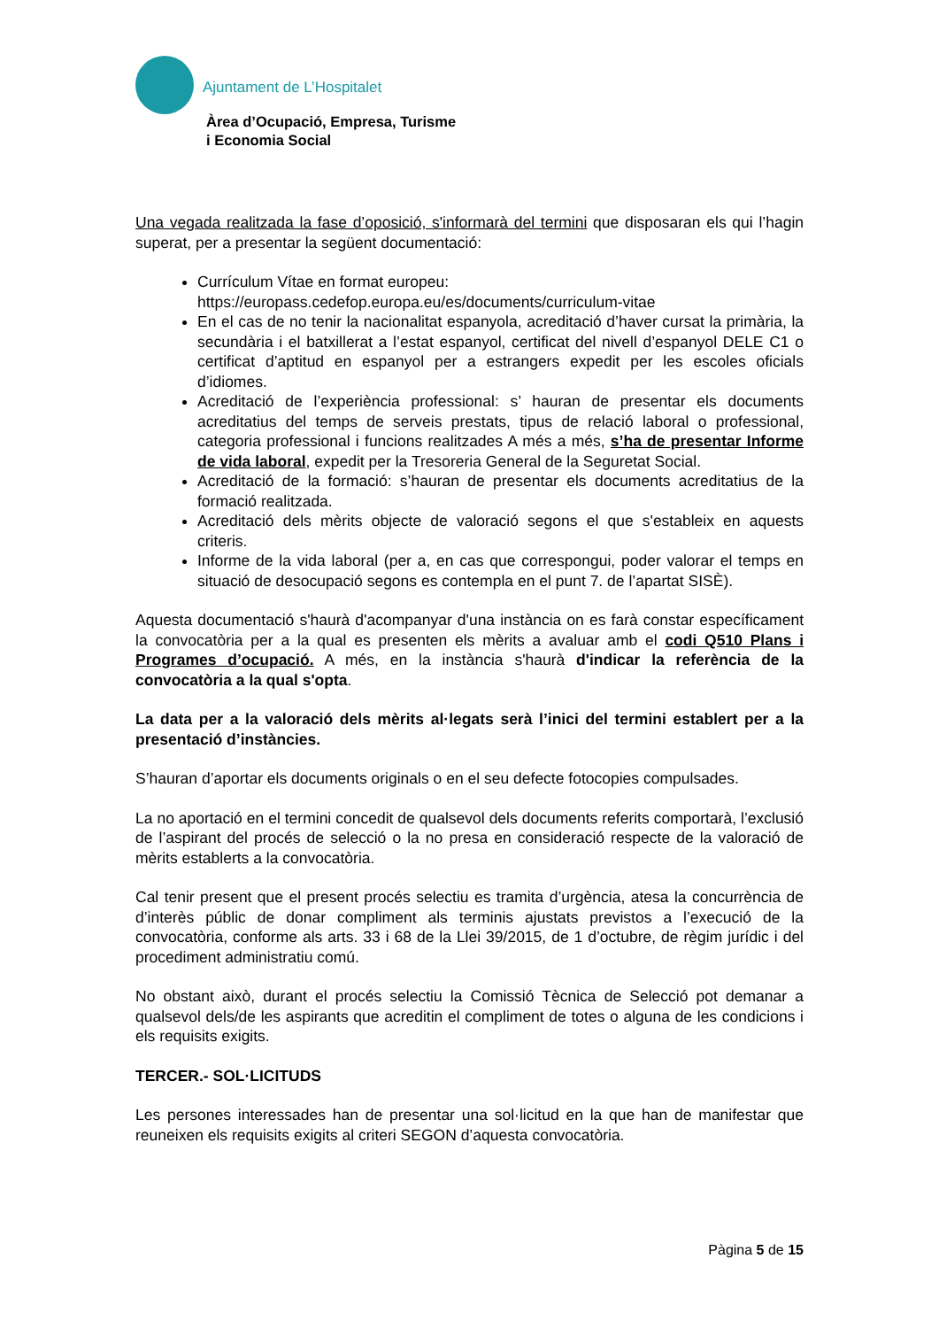Ajuntament de L’Hospitalet
Àrea d’Ocupació, Empresa, Turisme
i Economia Social
Una vegada realitzada la fase d’oposició, s'informarà del termini que disposaran els qui l’hagin superat, per a presentar la següent documentació:
Currículum Vítae en format europeu:
https://europass.cedefop.europa.eu/es/documents/curriculum-vitae
En el cas de no tenir la nacionalitat espanyola, acreditació d’haver cursat la primària, la secundària i el batxillerat a l’estat espanyol, certificat del nivell d’espanyol DELE C1 o certificat d’aptitud en espanyol per a estrangers expedit per les escoles oficials d’idiomes.
Acreditació de l’experiència professional: s’ hauran de presentar els documents acreditatius del temps de serveis prestats, tipus de relació laboral o professional, categoria professional i funcions realitzades A més a més, s’ha de presentar Informe de vida laboral, expedit per la Tresoreria General de la Seguretat Social.
Acreditació de la formació: s’hauran de presentar els documents acreditatius de la formació realitzada.
Acreditació dels mèrits objecte de valoració segons el que s'estableix en aquests criteris.
Informe de la vida laboral (per a, en cas que correspongui, poder valorar el temps en situació de desocupació segons es contempla en el punt 7. de l’apartat SISÈ).
Aquesta documentació s'haurà d'acompanyar d'una instància on es farà constar específicament la convocatòria per a la qual es presenten els mèrits a avaluar amb el codi Q510 Plans i Programes d’ocupació. A més, en la instància s'haurà d'indicar la referència de la convocatòria a la qual s'opta.
La data per a la valoració dels mèrits al·legats serà l’inici del termini establert per a la presentació d’instàncies.
S’hauran d’aportar els documents originals o en el seu defecte fotocopies compulsades.
La no aportació en el termini concedit de qualsevol dels documents referits comportarà, l’exclusió de l’aspirant del procés de selecció o la no presa en consideració respecte de la valoració de mèrits establerts a la convocatòria.
Cal tenir present que el present procés selectiu es tramita d’urgència, atesa la concurrència de d’interès públic de donar compliment als terminis ajustats previstos a l’execució de la convocatòria, conforme als arts. 33 i 68 de la Llei 39/2015, de 1 d’octubre, de règim jurídic i del procediment administratiu comú.
No obstant això, durant el procés selectiu la Comissió Tècnica de Selecció pot demanar a qualsevol dels/de les aspirants que acreditin el compliment de totes o alguna de les condicions i els requisits exigits.
TERCER.- SOL·LICITUDS
Les persones interessades han de presentar una sol·licitud en la que han de manifestar que reuneixen els requisits exigits al criteri SEGON d’aquesta convocatòria.
Pàgina 5 de 15